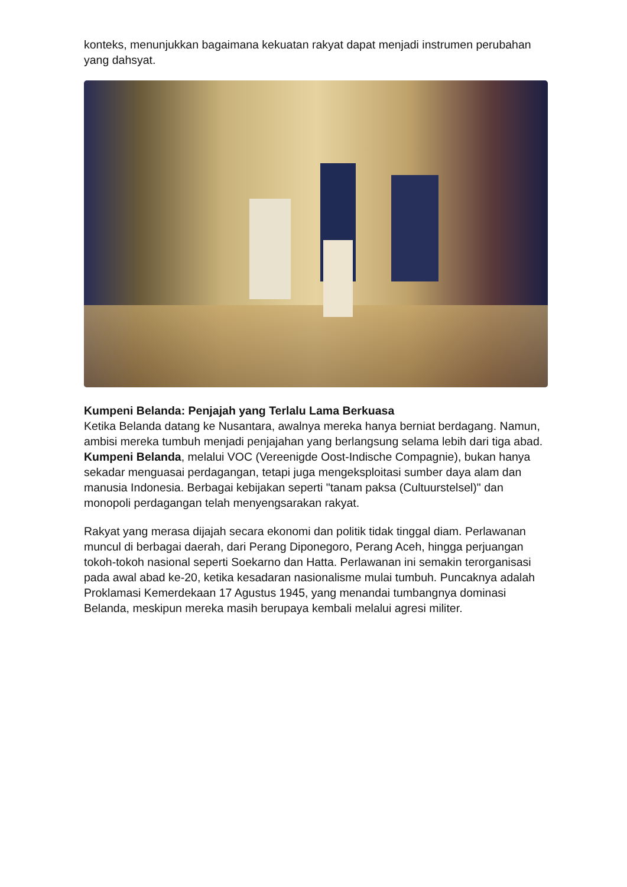konteks, menunjukkan bagaimana kekuatan rakyat dapat menjadi instrumen perubahan yang dahsyat.
Kumpeni Belanda: Penjajah yang Terlalu Lama Berkuasa
Ketika Belanda datang ke Nusantara, awalnya mereka hanya berniat berdagang. Namun, ambisi mereka tumbuh menjadi penjajahan yang berlangsung selama lebih dari tiga abad. Kumpeni Belanda, melalui VOC (Vereenigde Oost-Indische Compagnie), bukan hanya sekadar menguasai perdagangan, tetapi juga mengeksploitasi sumber daya alam dan manusia Indonesia. Berbagai kebijakan seperti "tanam paksa (Cultuurstelsel)" dan monopoli perdagangan telah menyengsarakan rakyat.
Rakyat yang merasa dijajah secara ekonomi dan politik tidak tinggal diam. Perlawanan muncul di berbagai daerah, dari Perang Diponegoro, Perang Aceh, hingga perjuangan tokoh-tokoh nasional seperti Soekarno dan Hatta. Perlawanan ini semakin terorganisasi pada awal abad ke-20, ketika kesadaran nasionalisme mulai tumbuh. Puncaknya adalah Proklamasi Kemerdekaan 17 Agustus 1945, yang menandai tumbangnya dominasi Belanda, meskipun mereka masih berupaya kembali melalui agresi militer.